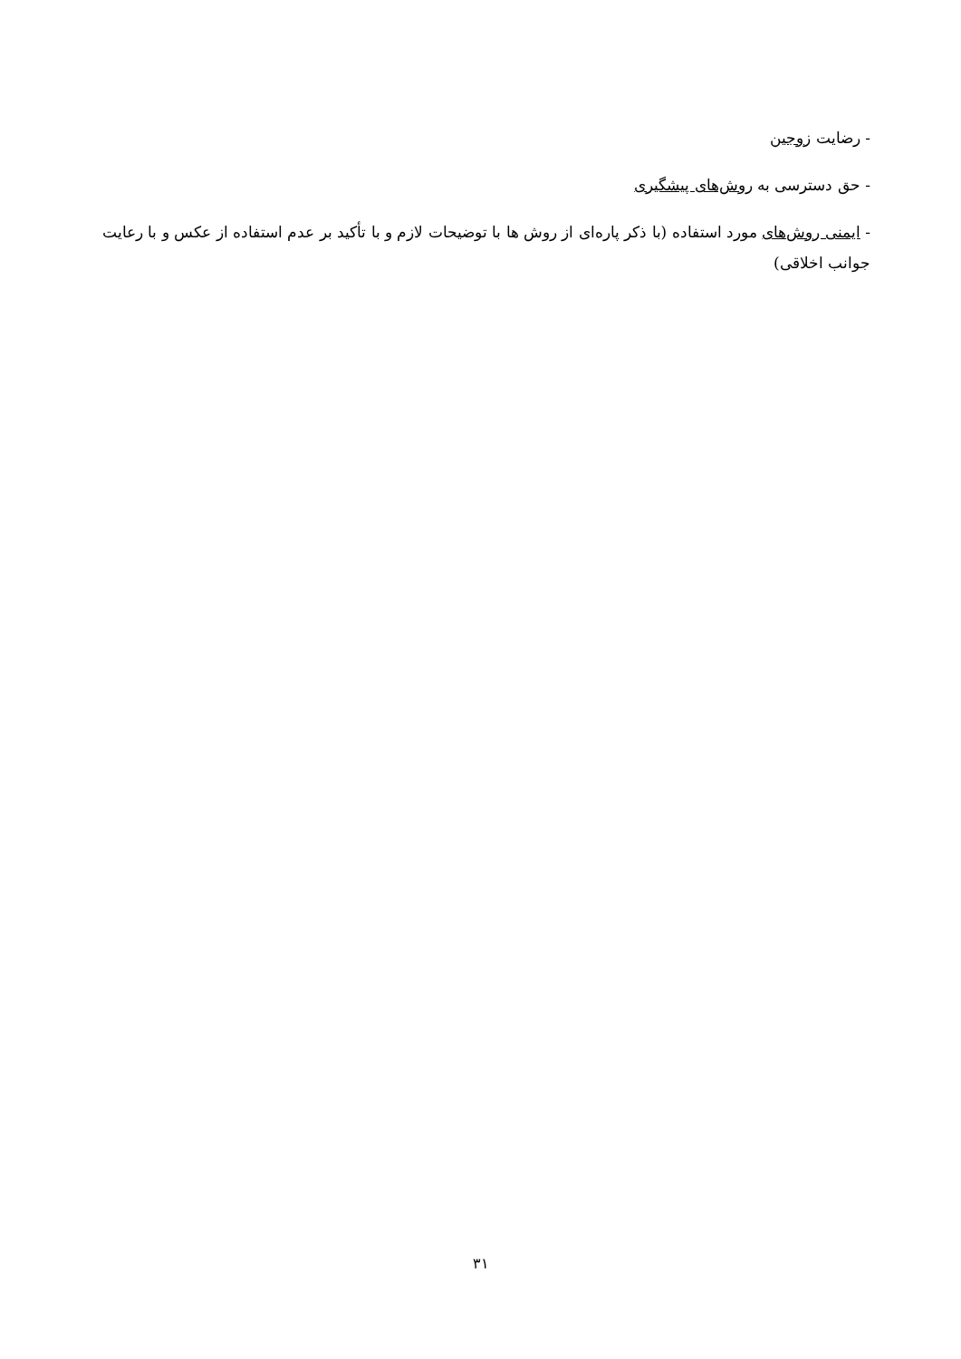- رضایت زوجین
- حق دسترسی به روش‌های پیشگیری
- ایمنی روش‌های مورد استفاده (با ذکر پاره‌ای از روش ها با توضیحات لازم و با تأکید بر عدم استفاده از عکس و با رعایت جوانب اخلاقی)
۳۱